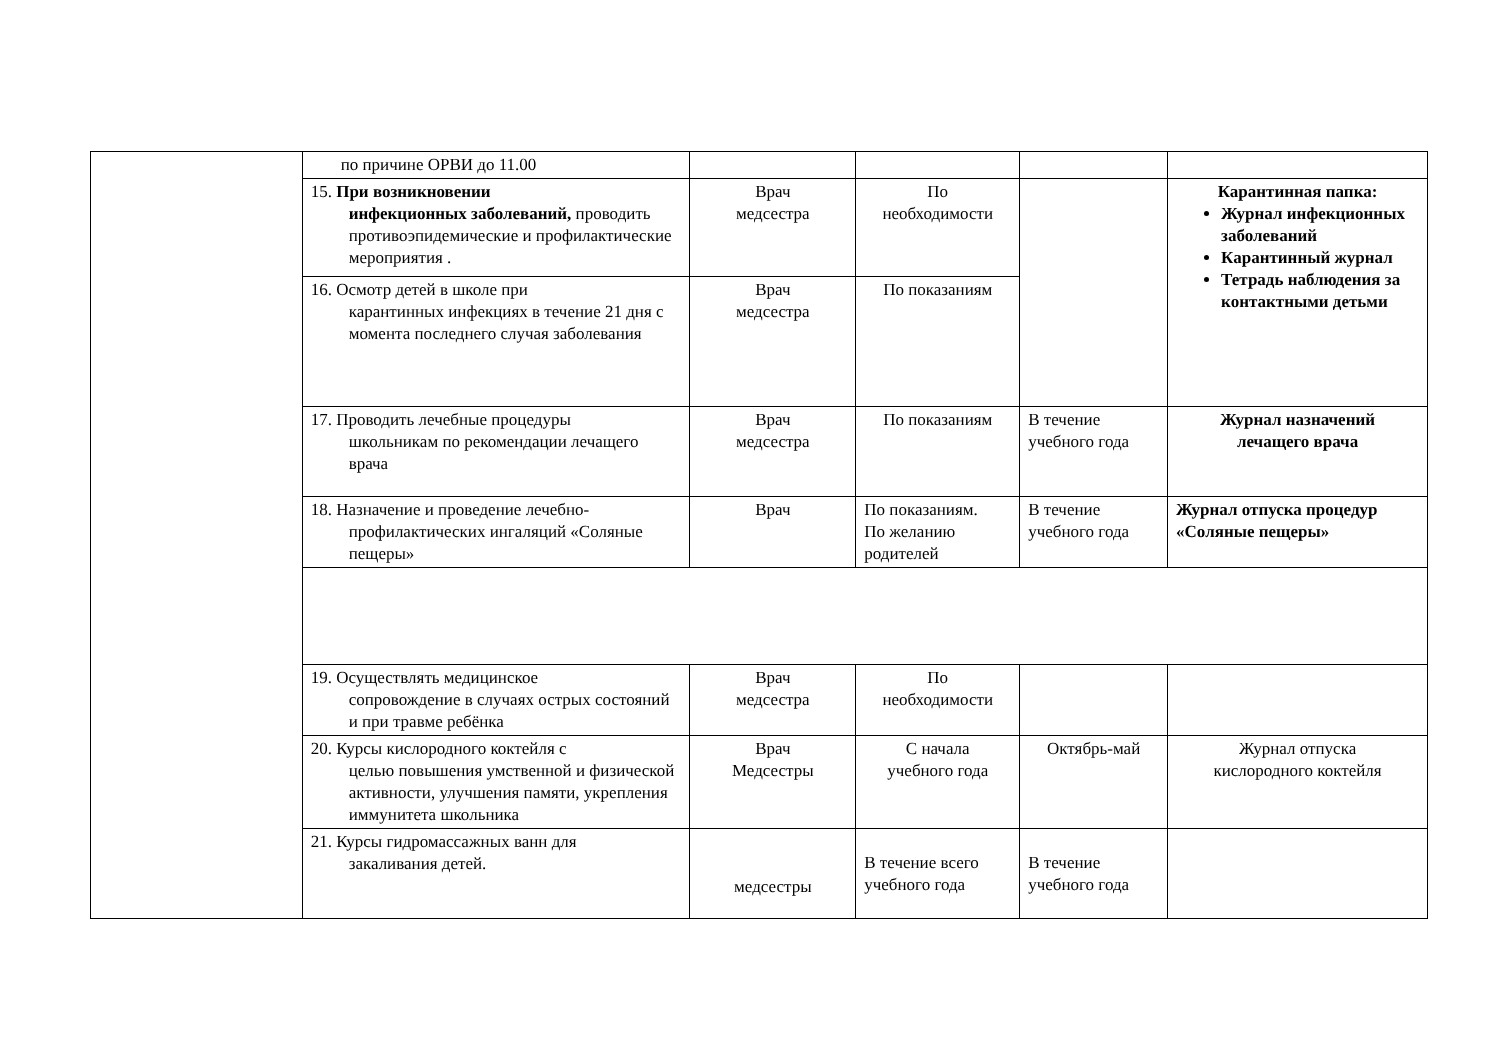| | по причине ОРВИ до 11.00 | | | | |
| | 15. При возникновении инфекционных заболеваний, проводить противоэпидемические и профилактические мероприятия . | Врач медсестра | По необходимости | | Карантинная папка: Журнал инфекционных заболеваний Карантинный журнал Тетрадь наблюдения за контактными детьми |
| | 16. Осмотр детей в школе при карантинных инфекциях в течение 21 дня с момента последнего случая заболевания | Врач медсестра | По показаниям | | |
| | 17. Проводить лечебные процедуры школьникам по рекомендации лечащего врача | Врач медсестра | По показаниям | В течение учебного года | Журнал назначений лечащего врача |
| | 18. Назначение и проведение лечебно- профилактических ингаляций «Соляные пещеры» | Врач | По показаниям. По желанию родителей | В течение учебного года | Журнал отпуска процедур «Соляные пещеры» |
| | 19. Осуществлять медицинское сопровождение в случаях острых состояний и при травме ребёнка | Врач медсестра | По необходимости | | |
| | 20. Курсы кислородного коктейля с целью повышения умственной и физической активности, улучшения памяти, укрепления иммунитета школьника | Врач Медсестры | С начала учебного года | Октябрь-май | Журнал отпуска кислородного коктейля |
| | 21. Курсы гидромассажных ванн для закаливания детей. | медсестры | В течение всего учебного года | В течение учебного года | |